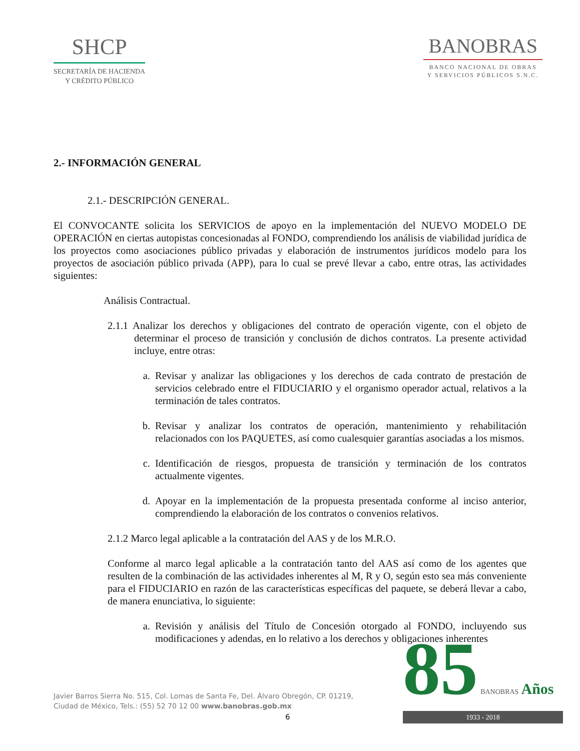SHCP
SECRETARÍA DE HACIENDA
Y CRÉDITO PÚBLICO
BANOBRAS
BANCO NACIONAL DE OBRAS
Y SERVICIOS PÚBLICOS S.N.C.
2.- INFORMACIÓN GENERAL
2.1.- DESCRIPCIÓN GENERAL.
El CONVOCANTE solicita los SERVICIOS de apoyo en la implementación del NUEVO MODELO DE OPERACIÓN en ciertas autopistas concesionadas al FONDO, comprendiendo los análisis de viabilidad jurídica de los proyectos como asociaciones público privadas y elaboración de instrumentos jurídicos modelo para los proyectos de asociación público privada (APP), para lo cual se prevé llevar a cabo, entre otras, las actividades siguientes:
Análisis Contractual.
2.1.1 Analizar los derechos y obligaciones del contrato de operación vigente, con el objeto de determinar el proceso de transición y conclusión de dichos contratos. La presente actividad incluye, entre otras:
a. Revisar y analizar las obligaciones y los derechos de cada contrato de prestación de servicios celebrado entre el FIDUCIARIO y el organismo operador actual, relativos a la terminación de tales contratos.
b. Revisar y analizar los contratos de operación, mantenimiento y rehabilitación relacionados con los PAQUETES, así como cualesquier garantías asociadas a los mismos.
c. Identificación de riesgos, propuesta de transición y terminación de los contratos actualmente vigentes.
d. Apoyar en la implementación de la propuesta presentada conforme al inciso anterior, comprendiendo la elaboración de los contratos o convenios relativos.
2.1.2 Marco legal aplicable a la contratación del AAS y de los M.R.O.
Conforme al marco legal aplicable a la contratación tanto del AAS así como de los agentes que resulten de la combinación de las actividades inherentes al M, R y O, según esto sea más conveniente para el FIDUCIARIO en razón de las características específicas del paquete, se deberá llevar a cabo, de manera enunciativa, lo siguiente:
a. Revisión y análisis del Título de Concesión otorgado al FONDO, incluyendo sus modificaciones y adendas, en lo relativo a los derechos y obligaciones inherentes
Javier Barros Sierra No. 515, Col. Lomas de Santa Fe, Del. Álvaro Obregón, CP. 01219,
Ciudad de México, Tels.: (55) 52 70 12 00 www.banobras.gob.mx
6
85 BANOBRAS Años
1933 - 2018